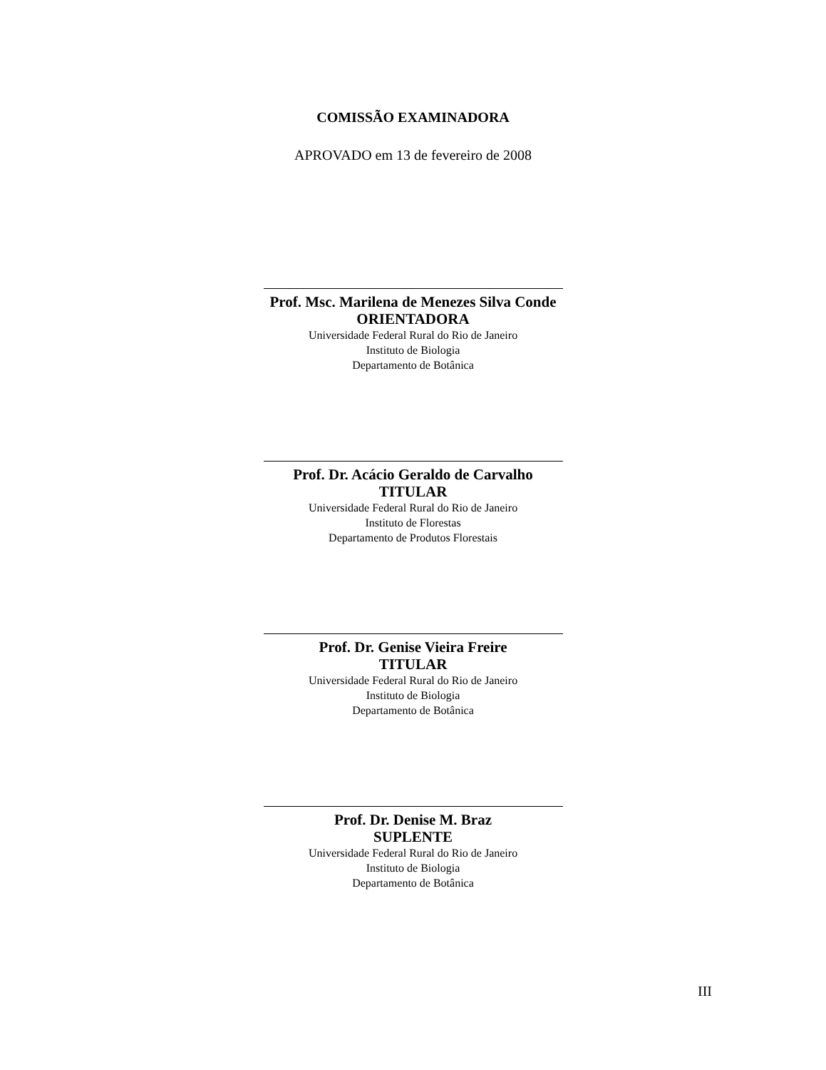COMISSÃO EXAMINADORA
APROVADO em 13 de fevereiro de 2008
Prof. Msc. Marilena de Menezes Silva Conde
ORIENTADORA
Universidade Federal Rural do Rio de Janeiro
Instituto de Biologia
Departamento de Botânica
Prof. Dr. Acácio Geraldo de Carvalho
TITULAR
Universidade Federal Rural do Rio de Janeiro
Instituto de Florestas
Departamento de Produtos Florestais
Prof. Dr. Genise Vieira Freire
TITULAR
Universidade Federal Rural do Rio de Janeiro
Instituto de Biologia
Departamento de Botânica
Prof. Dr. Denise M. Braz
SUPLENTE
Universidade Federal Rural do Rio de Janeiro
Instituto de Biologia
Departamento de Botânica
III